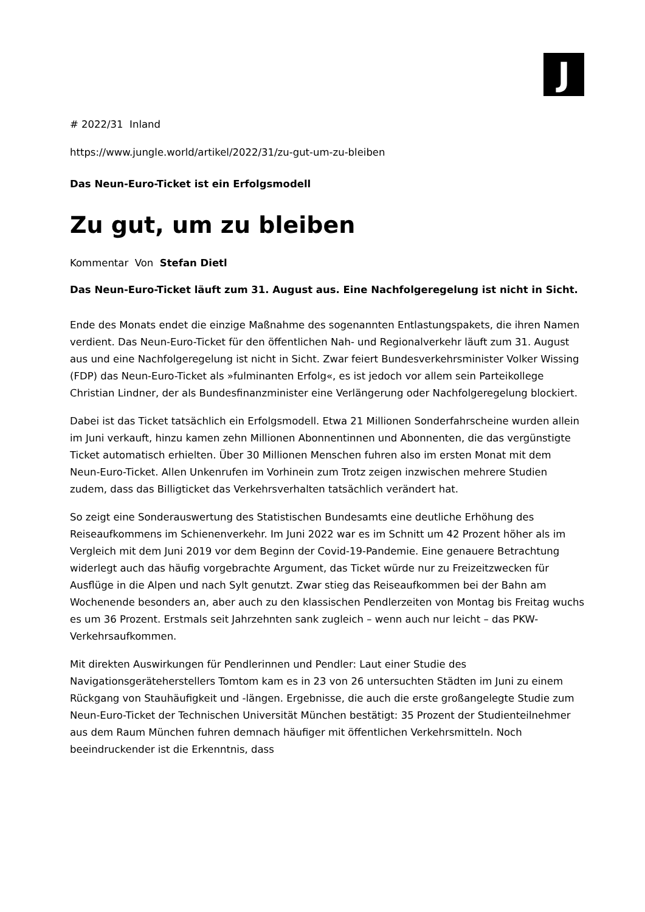J
# 2022/31 Inland
https://www.jungle.world/artikel/2022/31/zu-gut-um-zu-bleiben
Das Neun-Euro-Ticket ist ein Erfolgsmodell
Zu gut, um zu bleiben
Kommentar Von Stefan Dietl
Das Neun-Euro-Ticket läuft zum 31. August aus. Eine Nachfolgeregelung ist nicht in Sicht.
Ende des Monats endet die einzige Maßnahme des sogenannten Entlastungspakets, die ihren Namen verdient. Das Neun-Euro-Ticket für den öffentlichen Nah- und Regionalverkehr läuft zum 31. August aus und eine Nachfolgeregelung ist nicht in Sicht. Zwar feiert Bundesverkehrsminister Volker Wissing (FDP) das Neun-Euro-Ticket als »fulminanten Erfolg«, es ist jedoch vor allem sein Parteikollege Christian Lindner, der als Bundesfinanzminister eine Verlängerung oder Nachfolgeregelung blockiert.
Dabei ist das Ticket tatsächlich ein Erfolgsmodell. Etwa 21 Millionen Sonderfahrscheine wurden allein im Juni verkauft, hinzu kamen zehn Millionen Abonnentinnen und Abonnenten, die das vergünstigte Ticket automatisch erhielten. Über 30 Millionen Menschen fuhren also im ersten Monat mit dem Neun-Euro-Ticket. Allen Unkenrufen im Vorhinein zum Trotz zeigen inzwischen mehrere Studien zudem, dass das Billigticket das Verkehrsverhalten tatsächlich verändert hat.
So zeigt eine Sonderauswertung des Statistischen Bundesamts eine deutliche Erhöhung des Reiseaufkommens im Schienenverkehr. Im Juni 2022 war es im Schnitt um 42 Prozent höher als im Vergleich mit dem Juni 2019 vor dem Beginn der Covid-19-Pandemie. Eine genauere Betrachtung widerlegt auch das häufig vorgebrachte Argument, das Ticket würde nur zu Freizeitzwecken für Ausflüge in die Alpen und nach Sylt genutzt. Zwar stieg das Reiseaufkommen bei der Bahn am Wochenende besonders an, aber auch zu den klassischen Pendlerzeiten von Montag bis Freitag wuchs es um 36 Prozent. Erstmals seit Jahrzehnten sank zugleich – wenn auch nur leicht – das PKW-Verkehrsaufkommen.
Mit direkten Auswirkungen für Pendlerinnen und Pendler: Laut einer Studie des Navigationsgeräteherstellers Tomtom kam es in 23 von 26 untersuchten Städten im Juni zu einem Rückgang von Stauhäufigkeit und -längen. Ergebnisse, die auch die erste großangelegte Studie zum Neun-Euro-Ticket der Technischen Universität München bestätigt: 35 Prozent der Studienteilnehmer aus dem Raum München fuhren demnach häufiger mit öffentlichen Verkehrsmitteln. Noch beeindruckender ist die Erkenntnis, dass